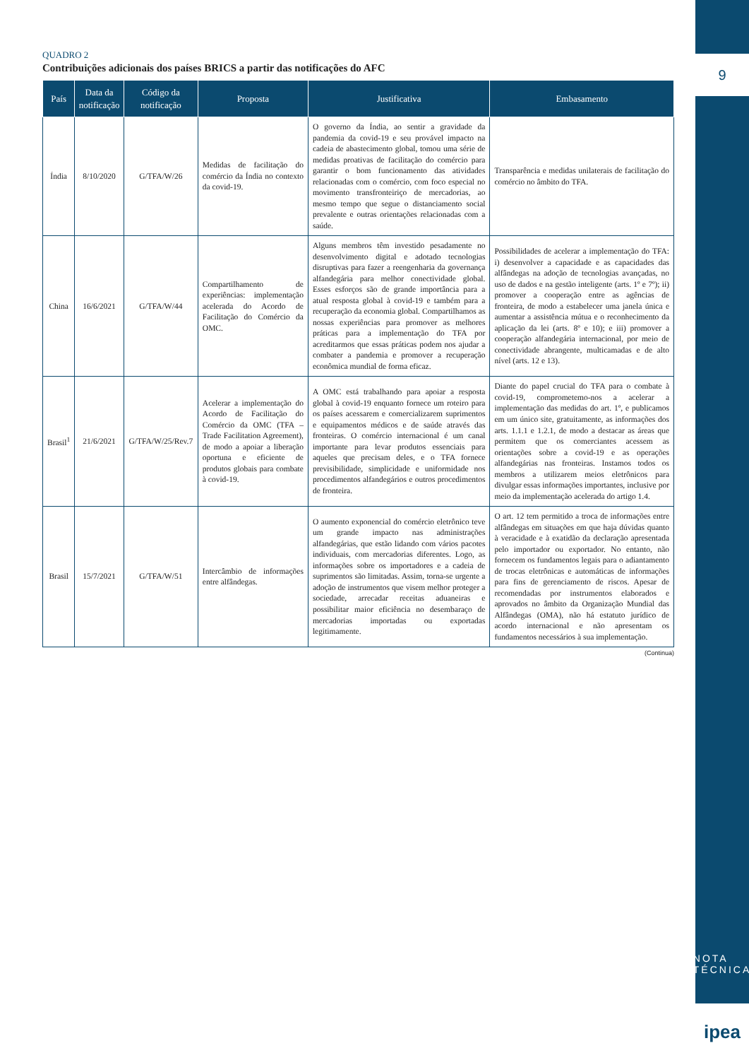QUADRO 2
Contribuições adicionais dos países BRICS a partir das notificações do AFC
| País | Data da notificação | Código da notificação | Proposta | Justificativa | Embasamento |
| --- | --- | --- | --- | --- | --- |
| Índia | 8/10/2020 | G/TFA/W/26 | Medidas de facilitação do comércio da Índia no contexto da covid-19. | O governo da Índia, ao sentir a gravidade da pandemia da covid-19 e seu provável impacto na cadeia de abastecimento global, tomou uma série de medidas proativas de facilitação do comércio para garantir o bom funcionamento das atividades relacionadas com o comércio, com foco especial no movimento transfronteiriço de mercadorias, ao mesmo tempo que segue o distanciamento social prevalente e outras orientações relacionadas com a saúde. | Transparência e medidas unilaterais de facilitação do comércio no âmbito do TFA. |
| China | 16/6/2021 | G/TFA/W/44 | Compartilhamento de experiências: implementação acelerada do Acordo de Facilitação do Comércio da OMC. | Alguns membros têm investido pesadamente no desenvolvimento digital e adotado tecnologias disruptivas para fazer a reengenharia da governança alfandegária para melhor conectividade global. Esses esforços são de grande importância para a atual resposta global à covid-19 e também para a recuperação da economia global. Compartilhamos as nossas experiências para promover as melhores práticas para a implementação do TFA por acreditarmos que essas práticas podem nos ajudar a combater a pandemia e promover a recuperação econômica mundial de forma eficaz. | Possibilidades de acelerar a implementação do TFA: i) desenvolver a capacidade e as capacidades das alfândegas na adoção de tecnologias avançadas, no uso de dados e na gestão inteligente (arts. 1º e 7º); ii) promover a cooperação entre as agências de fronteira, de modo a estabelecer uma janela única e aumentar a assistência mútua e o reconhecimento da aplicação da lei (arts. 8º e 10); e iii) promover a cooperação alfandegária internacional, por meio de conectividade abrangente, multicamadas e de alto nível (arts. 12 e 13). |
| Brasil<sup>1</sup> | 21/6/2021 | G/TFA/W/25/Rev.7 | Acelerar a implementação do Acordo de Facilitação do Comércio da OMC (TFA – Trade Facilitation Agreement), de modo a apoiar a liberação oportuna e eficiente de produtos globais para combate à covid-19. | A OMC está trabalhando para apoiar a resposta global à covid-19 enquanto fornece um roteiro para os países acessarem e comercializarem suprimentos e equipamentos médicos e de saúde através das fronteiras. O comércio internacional é um canal importante para levar produtos essenciais para aqueles que precisam deles, e o TFA fornece previsibilidade, simplicidade e uniformidade nos procedimentos alfandegários e outros procedimentos de fronteira. | Diante do papel crucial do TFA para o combate à covid-19, comprometemo-nos a acelerar a implementação das medidas do art. 1º, e publicamos em um único site, gratuitamente, as informações dos arts. 1.1.1 e 1.2.1, de modo a destacar as áreas que permitem que os comerciantes acessem as orientações sobre a covid-19 e as operações alfandegárias nas fronteiras. Instamos todos os membros a utilizarem meios eletrônicos para divulgar essas informações importantes, inclusive por meio da implementação acelerada do artigo 1.4. |
| Brasil | 15/7/2021 | G/TFA/W/51 | Intercâmbio de informações entre alfândegas. | O aumento exponencial do comércio eletrônico teve um grande impacto nas administrações alfandegárias, que estão lidando com vários pacotes individuais, com mercadorias diferentes. Logo, as informações sobre os importadores e a cadeia de suprimentos são limitadas. Assim, torna-se urgente a adoção de instrumentos que visem melhor proteger a sociedade, arrecadar receitas aduaneiras e possibilitar maior eficiência no desembaraço de mercadorias importadas ou exportadas legitimamente. | O art. 12 tem permitido a troca de informações entre alfândegas em situações em que haja dúvidas quanto à veracidade e à exatidão da declaração apresentada pelo importador ou exportador. No entanto, não fornecem os fundamentos legais para o adiantamento de trocas eletrônicas e automáticas de informações para fins de gerenciamento de riscos. Apesar de recomendadas por instrumentos elaborados e aprovados no âmbito da Organização Mundial das Alfândegas (OMA), não há estatuto jurídico de acordo internacional e não apresentam os fundamentos necessários à sua implementação. |
(Continua)
9
NOTA TÉCNICA
ipea